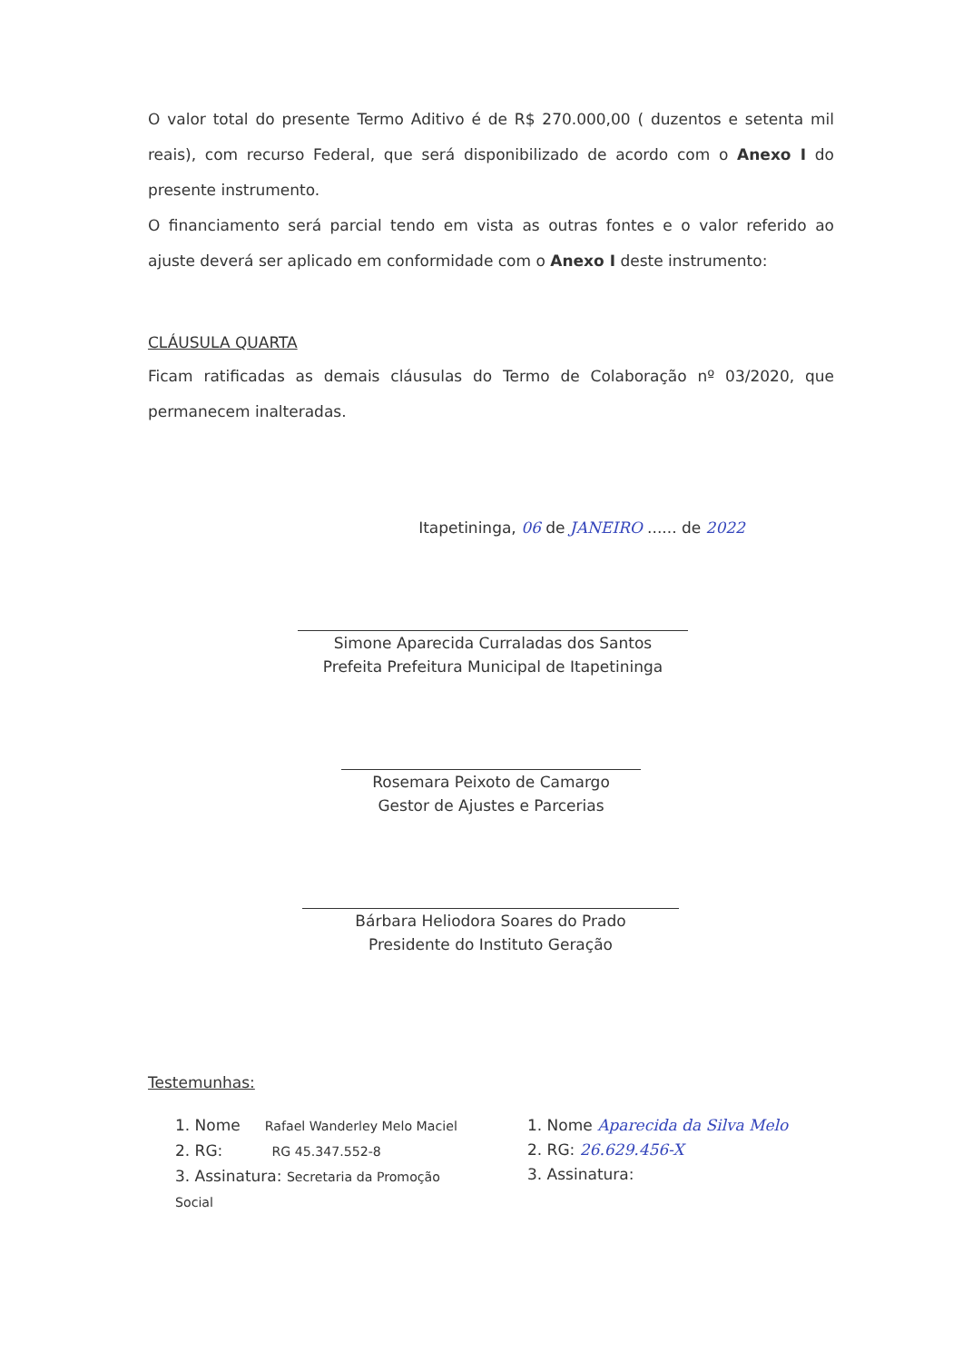O valor total do presente Termo Aditivo é de R$ 270.000,00 ( duzentos e setenta mil reais), com recurso Federal, que será disponibilizado de acordo com o Anexo I do presente instrumento.
O financiamento será parcial tendo em vista as outras fontes e o valor referido ao ajuste deverá ser aplicado em conformidade com o Anexo I deste instrumento:
CLÁUSULA QUARTA
Ficam ratificadas as demais cláusulas do Termo de Colaboração nº 03/2020, que permanecem inalteradas.
Itapetininga, 06 de JANEIRO ...... de 2022
Simone Aparecida Curraladas dos Santos
Prefeita Prefeitura Municipal de Itapetininga
Rosemara Peixoto de Camargo
Gestor de Ajustes e Parcerias
Bárbara Heliodora Soares do Prado
Presidente do Instituto Geração
Testemunhas:
1. Nome Rafael Wanderley Melo Maciel
2. RG: RG 45.347.552-8
3. Assinatura: Secretaria da Promoção Social
1. Nome Aparecida da Silva Melo
2. RG: 26.629.456-X
3. Assinatura: